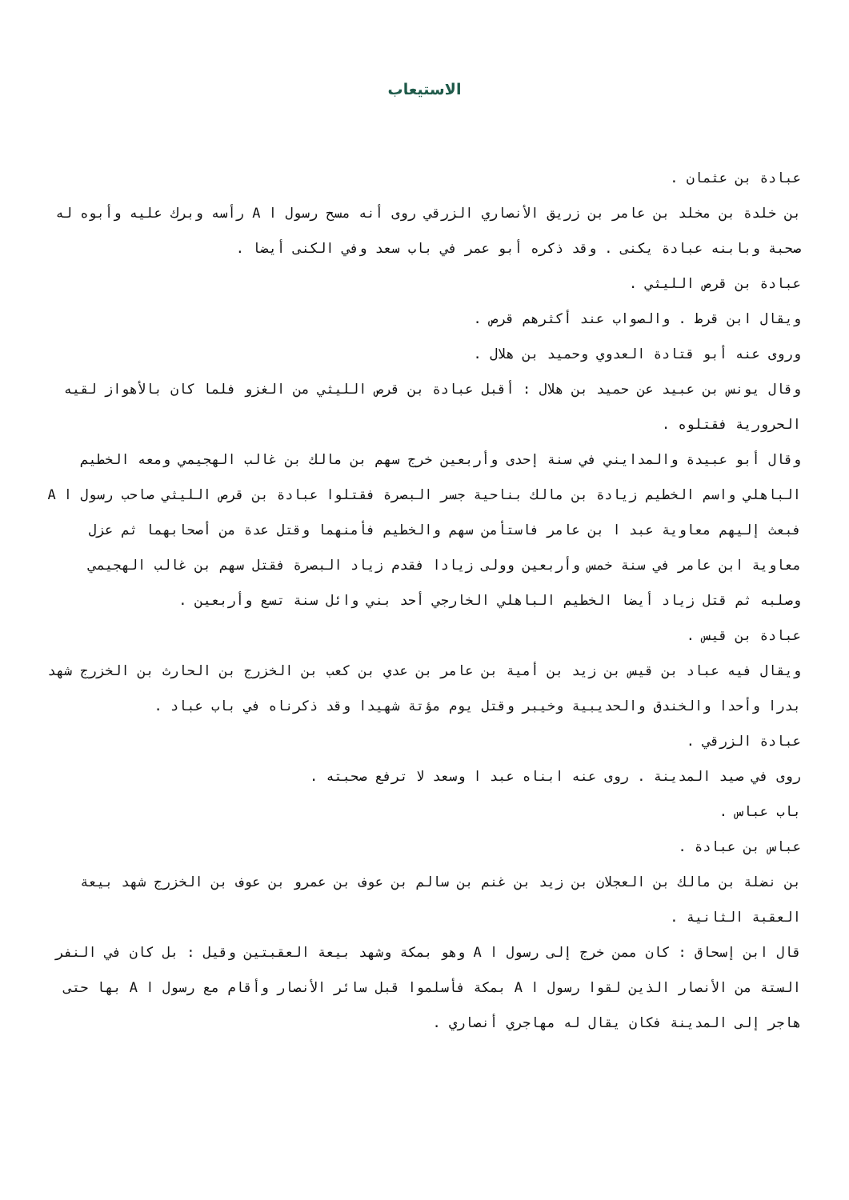الاستيعاب
عبادة بن عثمان .
بن خلدة بن مخلد بن عامر بن زريق الأنصاري الزرقي روى أنه مسح رسول ا A رأسه وبرك عليه وأبوه له صحبة وبابنه عبادة يكنى . وقد ذكره أبو عمر في باب سعد وفي الكنى أيضا .
عبادة بن قرص الليثي .
ويقال ابن قرط . والصواب عند أكثرهم قرص .
وروى عنه أبو قتادة العدوي وحميد بن هلال .
وقال يونس بن عبيد عن حميد بن هلال : أقبل عبادة بن قرص الليثي من الغزو فلما كان بالأهواز لقيه الحرورية فقتلوه .
وقال أبو عبيدة والمدايني في سنة إحدى وأربعين خرج سهم بن مالك بن غالب الهجيمي ومعه الخطيم الباهلي واسم الخطيم زيادة بن مالك بناحية جسر البصرة فقتلوا عبادة بن قرص الليثي صاحب رسول ا A فبعث إليهم معاوية عبد ا بن عامر فاستأمن سهم والخطيم فأمنهما وقتل عدة من أصحابهما ثم عزل معاوية ابن عامر في سنة خمس وأربعين وولى زيادا فقدم زياد البصرة فقتل سهم بن غالب الهجيمي وصلبه ثم قتل زياد أيضا الخطيم الباهلي الخارجي أحد بني وائل سنة تسع وأربعين .
عبادة بن قيس .
ويقال فيه عباد بن قيس بن زيد بن أمية بن عامر بن عدي بن كعب بن الخزرج بن الحارث بن الخزرج شهد بدرا وأحدا والخندق والحديبية وخيبر وقتل يوم مؤتة شهيدا وقد ذكرناه في باب عباد .
عبادة الزرقي .
روى في صيد المدينة . روى عنه ابناه عبد ا وسعد لا ترفع صحبته .
باب عباس .
عباس بن عبادة .
بن نضلة بن مالك بن العجلان بن زيد بن غنم بن سالم بن عوف بن عمرو بن عوف بن الخزرج شهد بيعة العقبة الثانية .
قال ابن إسحاق : كان ممن خرج إلى رسول ا A وهو بمكة وشهد بيعة العقبتين وقيل : بل كان في النفر الستة من الأنصار الذين لقوا رسول ا A بمكة فأسلموا قبل سائر الأنصار وأقام مع رسول ا A بها حتى هاجر إلى المدينة فكان يقال له مهاجري أنصاري .